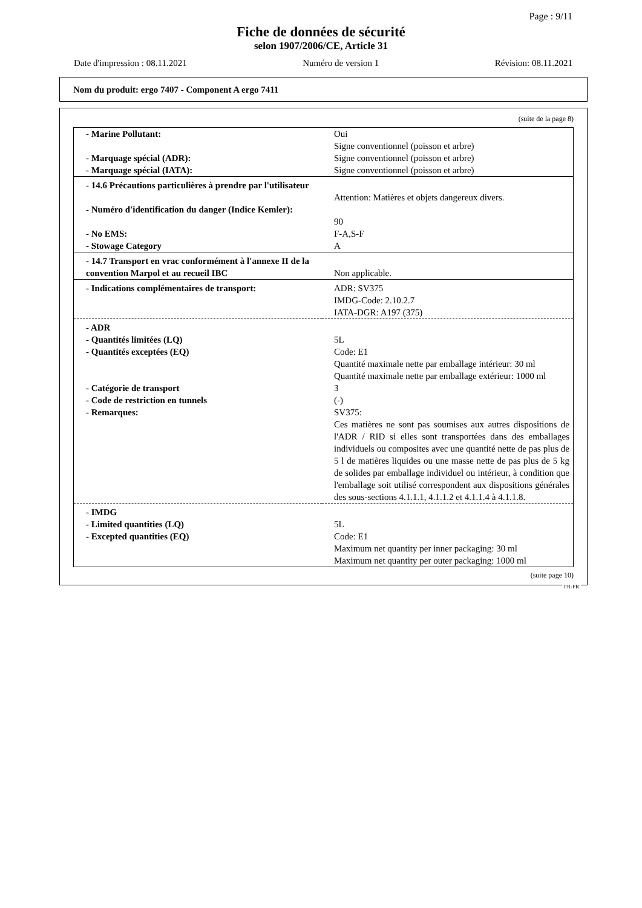Page : 9/11
Fiche de données de sécurité
selon 1907/2006/CE, Article 31
Date d'impression : 08.11.2021 Numéro de version 1 Révision: 08.11.2021
Nom du produit: ergo 7407 - Component A ergo 7411
(suite de la page 8)
| - Marine Pollutant: | Oui Signe conventionnel (poisson et arbre) |
| - Marquage spécial (ADR): | Signe conventionnel (poisson et arbre) |
| - Marquage spécial (IATA): | Signe conventionnel (poisson et arbre) |
| - 14.6 Précautions particulières à prendre par l'utilisateur | Attention: Matières et objets dangereux divers. |
| - Numéro d'identification du danger (Indice Kemler): | 90 |
| - No EMS: | F-A,S-F |
| - Stowage Category | A |
| - 14.7 Transport en vrac conformément à l'annexe II de la convention Marpol et au recueil IBC | Non applicable. |
| - Indications complémentaires de transport: | ADR: SV375 IMDG-Code: 2.10.2.7 IATA-DGR: A197 (375) |
| - ADR | |
| - Quantités limitées (LQ) | 5L |
| - Quantités exceptées (EQ) | Code: E1 Quantité maximale nette par emballage intérieur: 30 ml Quantité maximale nette par emballage extérieur: 1000 ml |
| - Catégorie de transport | 3 |
| - Code de restriction en tunnels | (-) |
| - Remarques: | SV375: Ces matières ne sont pas soumises aux autres dispositions de l'ADR / RID si elles sont transportées dans des emballages individuels ou composites avec une quantité nette de pas plus de 5 l de matières liquides ou une masse nette de pas plus de 5 kg de solides par emballage individuel ou intérieur, à condition que l'emballage soit utilisé correspondent aux dispositions générales des sous-sections 4.1.1.1, 4.1.1.2 et 4.1.1.4 à 4.1.1.8. |
| - IMDG | |
| - Limited quantities (LQ) | 5L |
| - Excepted quantities (EQ) | Code: E1 Maximum net quantity per inner packaging: 30 ml Maximum net quantity per outer packaging: 1000 ml |
(suite page 10)
FR-FR